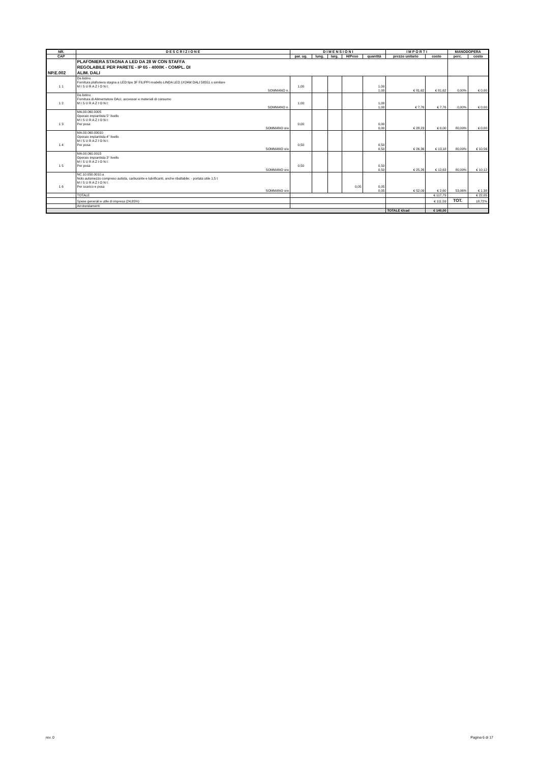| NR. | D E S C R I Z I O N E | D I M E N S I O N I | | | | | I M P O R T I | | MANODOPERA | |
| --- | --- | --- | --- | --- | --- | --- | --- | --- | --- | --- |
| CAP | | par. ug. | lung. | larg. | H/Peso | quantità | prezzo unitario | costo | perc. | costo |
| NP.E.002 | PLAFONIERA STAGNA A LED DA 28 W CON STAFFA REGOLABILE PER PARETE - IP 65 - 4000K - COMPL. DI ALIM. DALI | | | | | | | | | |
| 1 1 | Da listino Fornitura plafoniera stagna a LED tipo 3F FILIPPI modello LINDA LED 1X24W DALI 58551 o similare M I S U R A Z I O N I: | 1,00 | | | | 1,00 | | | | |
| | SOMMANO n. | | | | | 1,00 | € 81,62 | € 81,62 | 0,00% | € 0,00 |
| 1 2 | Da listino Fornitura di Alimentatore DALI, accessori e materiali di consumo M I S U R A Z I O N I: | 1,00 | | | | 1,00 | | | | |
| | SOMMANO n. | | | | | 1,00 | € 7,76 | € 7,76 | 0,00% | € 0,00 |
| 1 3 | MA.00.060.0005 Operaio impiantista 5° livello M I S U R A Z I O N I: Per posa | 0,00 | | | | 0,00 | | | | |
| | SOMMANO ore | | | | | 0,00 | € 28,23 | € 0,00 | 80,09% | € 0,00 |
| 1 4 | MA.00.060.00010 Operaio impiantista 4° livello M I S U R A Z I O N I: Per posa | 0,50 | | | | 0,50 | | | | |
| | SOMMANO ore | | | | | 0,50 | € 26,36 | € 13,18 | 80,09% | € 10,56 |
| 1 5 | MA.00.060.0015 Operaio impiantista 3° livello M I S U R A Z I O N I: Per posa | 0,50 | | | | 0,50 | | | | |
| | SOMMANO ore | | | | | 0,50 | € 25,26 | € 12,63 | 80,09% | € 10,12 |
| 1 6 | NC.10.050.0010.a Nolo automezzo compreso autista, carburante e lubrificanti, anche ribaltabile: - portata utile 1,5 t M I S U R A Z I O N I: Per scarico e posa | | | | 0,05 | 0,05 | | | | |
| | SOMMANO ore | | | | | 0,05 | € 52,09 | € 2,60 | 53,06% | € 1,38 |
| | TOTALE | | | | | | | € 117,79 | | € 22,05 |
| | Spese generali e utile di impresa (24,85%) | | | | | | | € 111,59 | TOT. | 18,72% |
| | Arrotondamenti | | | | | | | | | |
| | | | | | | | TOTALE €/cad | € 140,00 | | |
rev. 0 Pagina 6 di 17